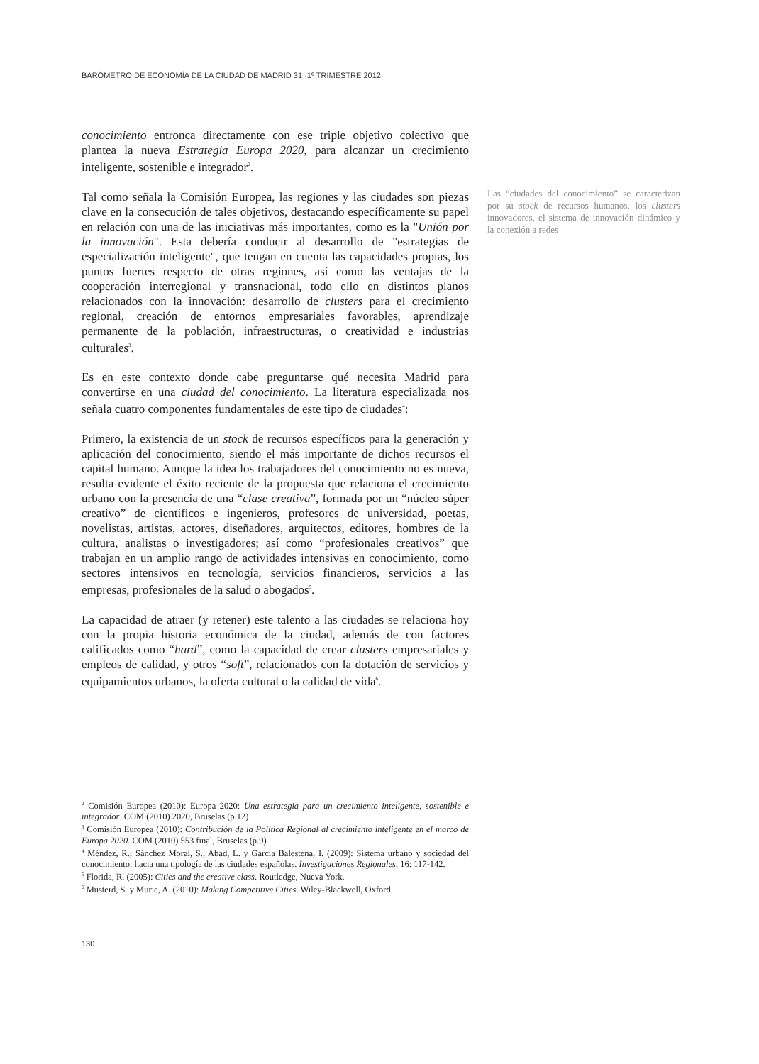BARÓMETRO DE ECONOMÍA DE LA CIUDAD DE MADRID 31 ·1º TRIMESTRE 2012
conocimiento entronca directamente con ese triple objetivo colectivo que plantea la nueva Estrategia Europa 2020, para alcanzar un crecimiento inteligente, sostenible e integrador<sup>2</sup>.
Tal como señala la Comisión Europea, las regiones y las ciudades son piezas clave en la consecución de tales objetivos, destacando específicamente su papel en relación con una de las iniciativas más importantes, como es la "Unión por la innovación". Esta debería conducir al desarrollo de "estrategias de especialización inteligente", que tengan en cuenta las capacidades propias, los puntos fuertes respecto de otras regiones, así como las ventajas de la cooperación interregional y transnacional, todo ello en distintos planos relacionados con la innovación: desarrollo de clusters para el crecimiento regional, creación de entornos empresariales favorables, aprendizaje permanente de la población, infraestructuras, o creatividad e industrias culturales<sup>3</sup>.
Es en este contexto donde cabe preguntarse qué necesita Madrid para convertirse en una ciudad del conocimiento. La literatura especializada nos señala cuatro componentes fundamentales de este tipo de ciudades<sup>4</sup>:
Primero, la existencia de un stock de recursos específicos para la generación y aplicación del conocimiento, siendo el más importante de dichos recursos el capital humano. Aunque la idea los trabajadores del conocimiento no es nueva, resulta evidente el éxito reciente de la propuesta que relaciona el crecimiento urbano con la presencia de una “clase creativa”, formada por un “núcleo súper creativo” de científicos e ingenieros, profesores de universidad, poetas, novelistas, artistas, actores, diseñadores, arquitectos, editores, hombres de la cultura, analistas o investigadores; así como “profesionales creativos” que trabajan en un amplio rango de actividades intensivas en conocimiento, como sectores intensivos en tecnología, servicios financieros, servicios a las empresas, profesionales de la salud o abogados<sup>5</sup>.
La capacidad de atraer (y retener) este talento a las ciudades se relaciona hoy con la propia historia económica de la ciudad, además de con factores calificados como “hard”, como la capacidad de crear clusters empresariales y empleos de calidad, y otros “soft”, relacionados con la dotación de servicios y equipamientos urbanos, la oferta cultural o la calidad de vida<sup>6</sup>.
Las “ciudades del conocimiento” se caracterizan por su stock de recursos humanos, los clusters innovadores, el sistema de innovación dinámico y la conexión a redes
<sup>2</sup> Comisión Europea (2010): Europa 2020: Una estrategia para un crecimiento inteligente, sostenible e integrador. COM (2010) 2020, Bruselas (p.12)
<sup>3</sup> Comisión Europea (2010): Contribución de la Política Regional al crecimiento inteligente en el marco de Europa 2020. COM (2010) 553 final, Bruselas (p.9)
<sup>4</sup> Méndez, R.; Sánchez Moral, S., Abad, L. y García Balestena, I. (2009): Sistema urbano y sociedad del conocimiento: hacia una tipología de las ciudades españolas. Investigaciones Regionales, 16: 117-142.
<sup>5</sup> Florida, R. (2005): Cities and the creative class. Routledge, Nueva York.
<sup>6</sup> Musterd, S. y Murie, A. (2010): Making Competitive Cities. Wiley-Blackwell, Oxford.
130